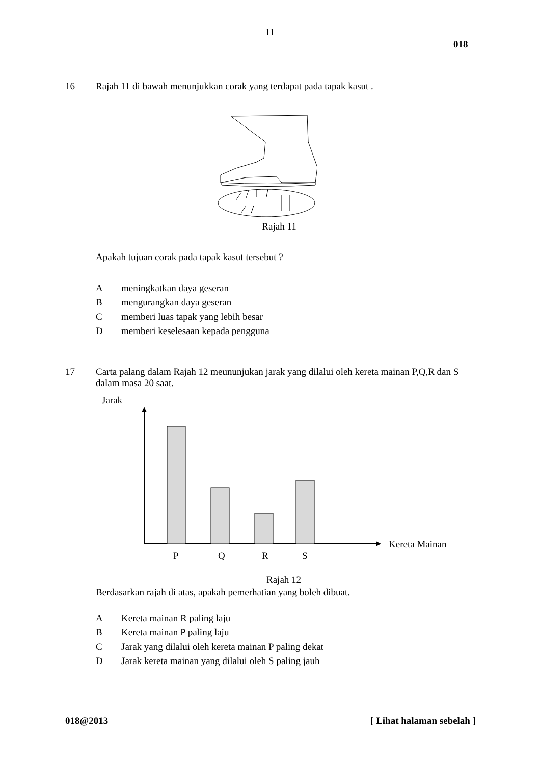11
018
16 Rajah 11 di bawah menunjukkan corak yang terdapat pada tapak kasut .
Rajah 11
Apakah tujuan corak pada tapak kasut tersebut ?
Ameningkatkan daya geseran
Bmengurangkan daya geseran
Cmemberi luas tapak yang lebih besar
Dmemberi keselesaan kepada pengguna
17 Carta palang dalam Rajah 12 meununjukan jarak yang dilalui oleh kereta mainan P,Q,R dan S dalam masa 20 saat.
Jarak
Kereta Mainan
P
Q
R
S
Rajah 12
Berdasarkan rajah di atas, apakah pemerhatian yang boleh dibuat.
A Kereta mainan R paling laju
B Kereta mainan P paling laju
C Jarak yang dilalui oleh kereta mainan P paling dekat
D Jarak kereta mainan yang dilalui oleh S paling jauh
018@2013 [ Lihat halaman sebelah ]